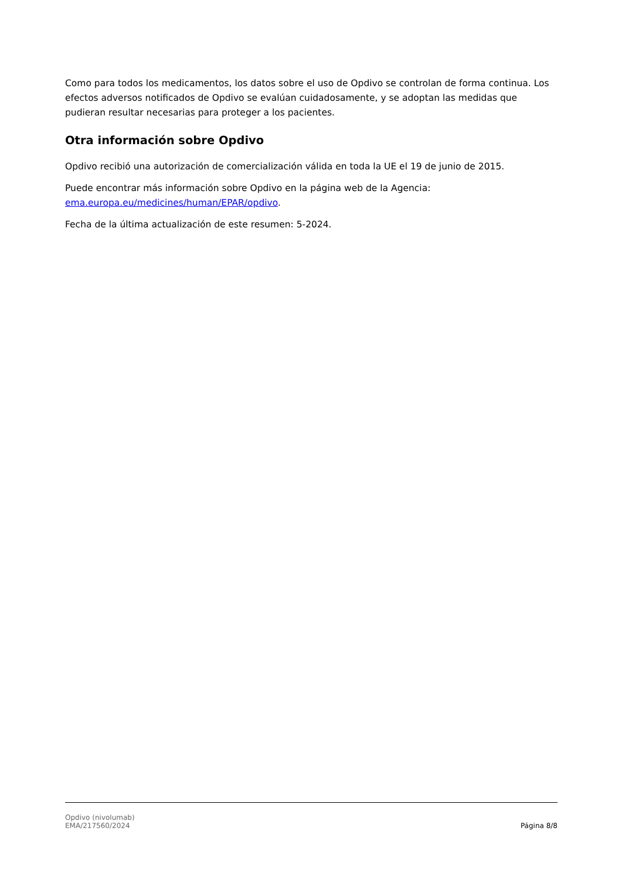Como para todos los medicamentos, los datos sobre el uso de Opdivo se controlan de forma continua. Los efectos adversos notificados de Opdivo se evalúan cuidadosamente, y se adoptan las medidas que pudieran resultar necesarias para proteger a los pacientes.
Otra información sobre Opdivo
Opdivo recibió una autorización de comercialización válida en toda la UE el 19 de junio de 2015.
Puede encontrar más información sobre Opdivo en la página web de la Agencia: ema.europa.eu/medicines/human/EPAR/opdivo.
Fecha de la última actualización de este resumen: 5-2024.
Opdivo (nivolumab)
EMA/217560/2024
Página 8/8